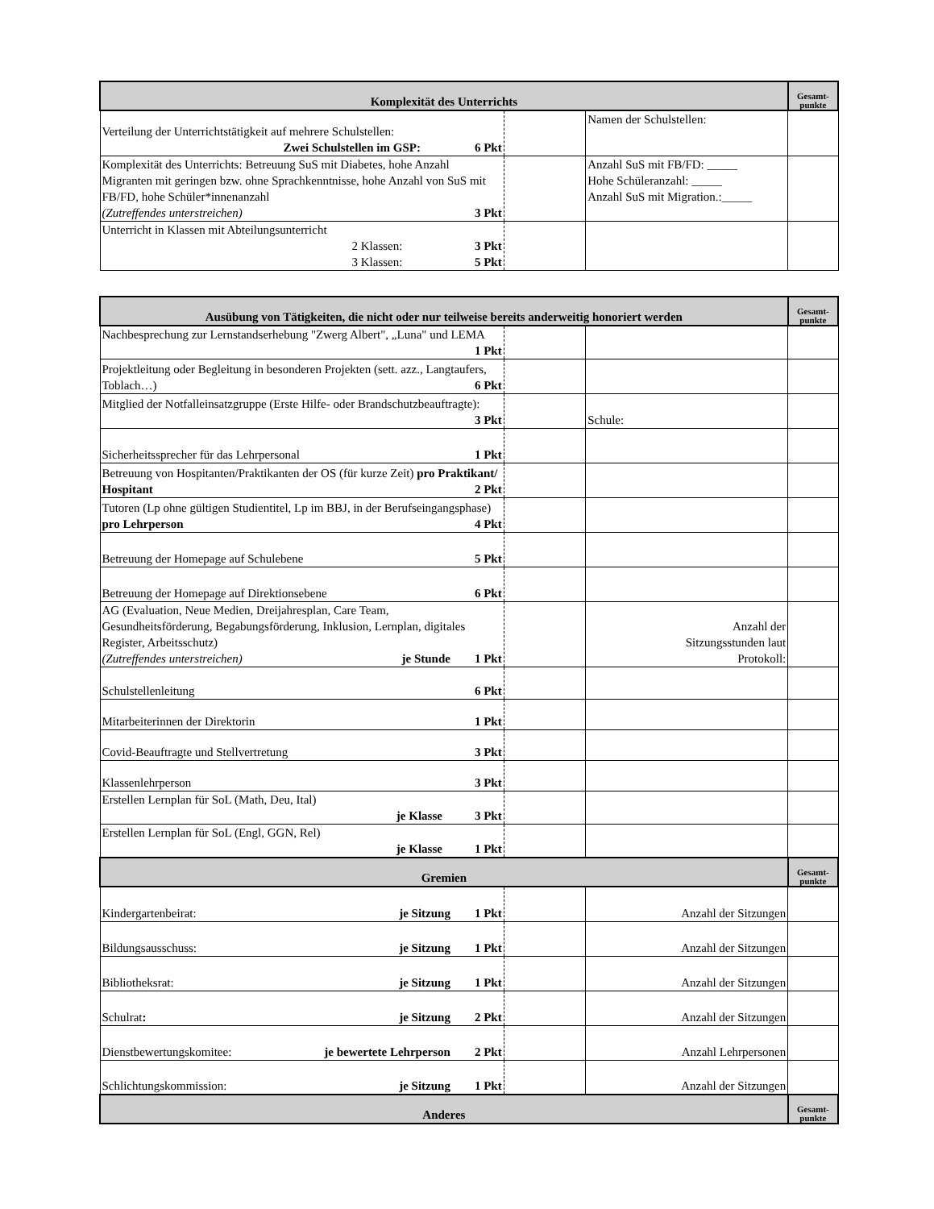| Komplexität des Unterrichts | | | Gesamt- punkte |
| --- | --- | --- | --- |
| Verteilung der Unterrichtstätigkeit auf mehrere Schulstellen: 6 Pkt Zwei Schulstellen im GSP: | | Namen der Schulstellen: | |
| Komplexität des Unterrichts: Betreuung SuS mit Diabetes, hohe Anzahl Migranten mit geringen bzw. ohne Sprachkenntnisse, hohe Anzahl von SuS mit FB/FD, hohe Schüler*innenanzahl (Zutreffendes unterstreichen) 3 Pkt | | Anzahl SuS mit FB/FD: _____ Hohe Schüleranzahl: _____ Anzahl SuS mit Migration.:_____ | |
| Unterricht in Klassen mit Abteilungsunterricht 3 Pkt 2 Klassen: 5 Pkt 3 Klassen: | | | |
| Ausübung von Tätigkeiten, die nicht oder nur teilweise bereits anderweitig honoriert werden | | | Gesamt- punkte |
| --- | --- | --- | --- |
| Nachbesprechung zur Lernstandserhebung "Zwerg Albert", „Luna" und LEMA 1 Pkt | | | |
| Projektleitung oder Begleitung in besonderen Projekten (sett. azz., Langtaufers, Toblach…) 6 Pkt | | | |
| Mitglied der Notfalleinsatzgruppe (Erste Hilfe- oder Brandschutzbeauftragte): 3 Pkt | | Schule: | |
| Sicherheitssprecher für das Lehrpersonal 1 Pkt | | | |
| Betreuung von Hospitanten/Praktikanten der OS (für kurze Zeit) pro Praktikant/ Hospitant 2 Pkt | | | |
| Tutoren (Lp ohne gültigen Studientitel, Lp im BBJ, in der Berufseingangsphase) pro Lehrperson 4 Pkt | | | |
| Betreuung der Homepage auf Schulebene 5 Pkt | | | |
| Betreuung der Homepage auf Direktionsebene 6 Pkt | | | |
| AG (Evaluation, Neue Medien, Dreijahresplan, Care Team, Gesundheitsförderung, Begabungsförderung, Inklusion, Lernplan, digitales Register, Arbeitsschutz) (Zutreffendes unterstreichen) 1 Pkt je Stunde | | Anzahl der Sitzungsstunden laut Protokoll: | |
| Schulstellenleitung 6 Pkt | | | |
| Mitarbeiterinnen der Direktorin 1 Pkt | | | |
| Covid-Beauftragte und Stellvertretung 3 Pkt | | | |
| Klassenlehrperson 3 Pkt | | | |
| Erstellen Lernplan für SoL (Math, Deu, Ital) 3 Pkt je Klasse | | | |
| Erstellen Lernplan für SoL (Engl, GGN, Rel) 1 Pkt je Klasse | | | |
| Gremien | | | Gesamt- punkte |
| Kindergartenbeirat: 1 Pkt je Sitzung | | Anzahl der Sitzungen | |
| Bildungsausschuss: 1 Pkt je Sitzung | | Anzahl der Sitzungen | |
| Bibliotheksrat: 1 Pkt je Sitzung | | Anzahl der Sitzungen | |
| Schulrat : 2 Pkt je Sitzung | | Anzahl der Sitzungen | |
| Dienstbewertungskomitee: 2 Pkt je bewertete Lehrperson | | Anzahl Lehrpersonen | |
| Schlichtungskommission: 1 Pkt je Sitzung | | Anzahl der Sitzungen | |
| Anderes | | | Gesamt- punkte |